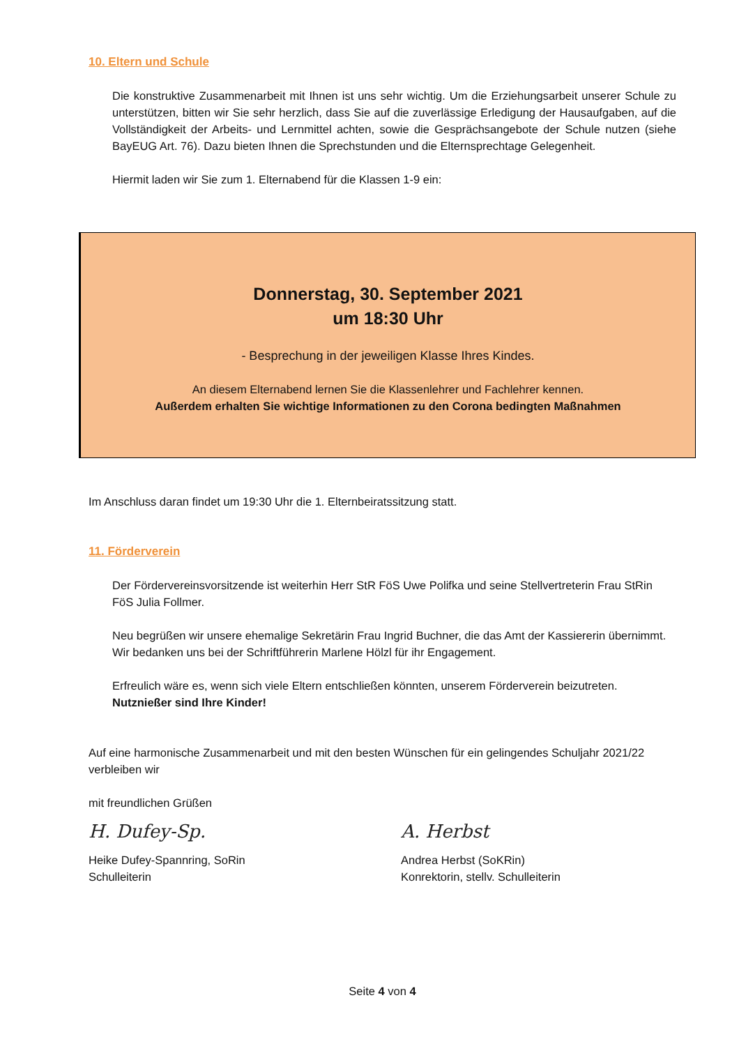10. Eltern und Schule
Die konstruktive Zusammenarbeit mit Ihnen ist uns sehr wichtig. Um die Erziehungsarbeit unserer Schule zu unterstützen, bitten wir Sie sehr herzlich, dass Sie auf die zuverlässige Erledigung der Hausaufgaben, auf die Vollständigkeit der Arbeits- und Lernmittel achten, sowie die Gesprächsangebote der Schule nutzen (siehe BayEUG Art. 76). Dazu bieten Ihnen die Sprechstunden und die Elternsprechtage Gelegenheit.
Hiermit laden wir Sie zum 1. Elternabend für die Klassen 1-9 ein:
Donnerstag, 30. September 2021
um 18:30 Uhr
- Besprechung in der jeweiligen Klasse Ihres Kindes.
An diesem Elternabend lernen Sie die Klassenlehrer und Fachlehrer kennen.
Außerdem erhalten Sie wichtige Informationen zu den Corona bedingten Maßnahmen
Im Anschluss daran findet um 19:30 Uhr die 1. Elternbeiratssitzung statt.
11. Förderverein
Der Fördervereinsvorsitzende ist weiterhin Herr StR FöS Uwe Polifka und seine Stellvertreterin Frau StRin FöS Julia Follmer.
Neu begrüßen wir unsere ehemalige Sekretärin Frau Ingrid Buchner, die das Amt der Kassiererin übernimmt. Wir bedanken uns bei der Schriftführerin Marlene Hölzl für ihr Engagement.
Erfreulich wäre es, wenn sich viele Eltern entschließen könnten, unserem Förderverein beizutreten.
Nutznießer sind Ihre Kinder!
Auf eine harmonische Zusammenarbeit und mit den besten Wünschen für ein gelingendes Schuljahr 2021/22 verbleiben wir
mit freundlichen Grüßen
H. Dufey-Sp.
Heike Dufey-Spannring, SoRin
Schulleiterin
A. Herbst
Andrea Herbst (SoKRin)
Konrektorin, stellv. Schulleiterin
Seite 4 von 4